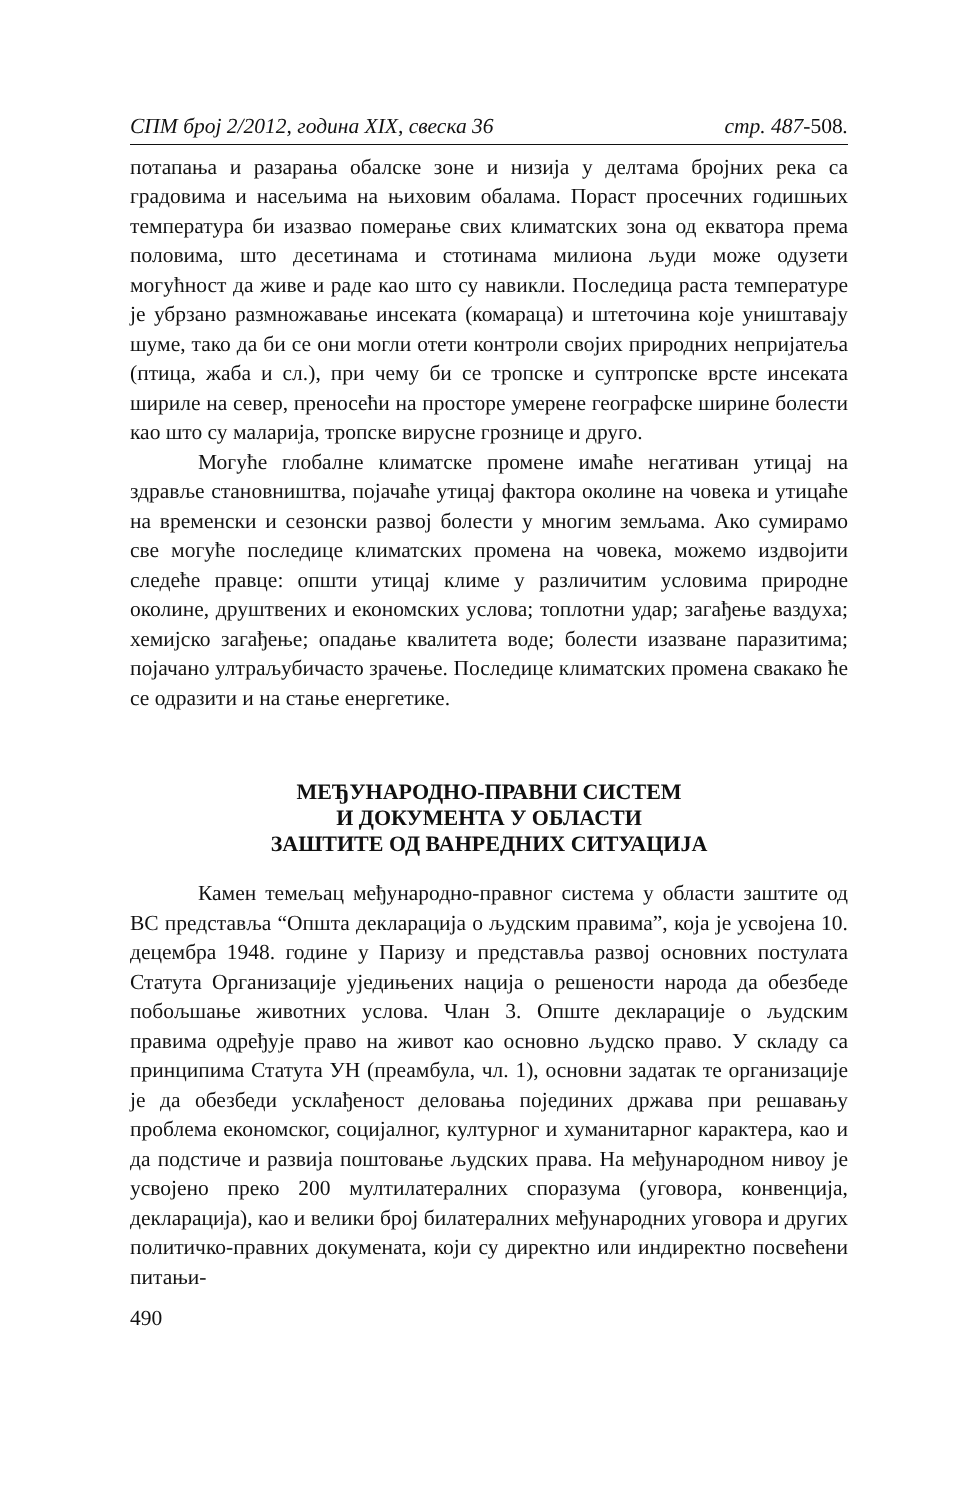СПМ број 2/2012, година XIX, свеска 36 стр. 487-508.
потапања и разарања обалске зоне и низија у делтама бројних река са градовима и насељима на њиховим обалама. Пораст просечних годишњих температура би изазвао померање свих климатских зона од екватора према половима, што десетинама и стотинама милиона људи може одузети могућност да живе и раде као што су навикли. Последица раста температуре је убрзано размножавање инсеката (комараца) и штеточина које уништавају шуме, тако да би се они могли отети контроли својих природних непријатеља (птица, жаба и сл.), при чему би се тропске и суптропске врсте инсеката шириле на север, преносећи на просторе умерене географске ширине болести као што су маларија, тропске вирусне грознице и друго.
Могуће глобалне климатске промене имаће негативан утицај на здравље становништва, појачаће утицај фактора околине на човека и утицаће на временски и сезонски развој болести у многим земљама. Ако сумирамо све могуће последице климатских промена на човека, можемо издвојити следеће правце: општи утицај климе у различитим условима природне околине, друштвених и економских услова; топлотни удар; загађење ваздуха; хемијско загађење; опадање квалитета воде; болести изазване паразитима; појачано ултраљубичасто зрачење. Последице климатских промена свакако ће се одразити и на стање енергетике.
МЕЂУНАРОДНО-ПРАВНИ СИСТЕМ
И ДОКУМЕНТА У ОБЛАСТИ
ЗАШТИТЕ ОД ВАНРЕДНИХ СИТУАЦИЈА
Камен темељац међународно-правног система у области заштите од ВС представља “Општа декларација о људским правима”, која је усвојена 10. децембра 1948. године у Паризу и представља развој основних постулата Статута Организације уједињених нација о решености народа да обезбеде побољшање животних услова. Члан 3. Опште декларације о људским правима одређује право на живот као основно људско право. У складу са принципима Статута УН (преамбула, чл. 1), основни задатак те организације је да обезбеди усклађеност деловања појединих држава при решавању проблема економског, социјалног, културног и хуманитарног карактера, као и да подстиче и развија поштовање људских права. На међународном нивоу је усвојено преко 200 мултилатералних споразума (уговора, конвенција, декларација), као и велики број билатералних међународних уговора и других политичко-правних докумената, који су директно или индиректно посвећени питањи-
490